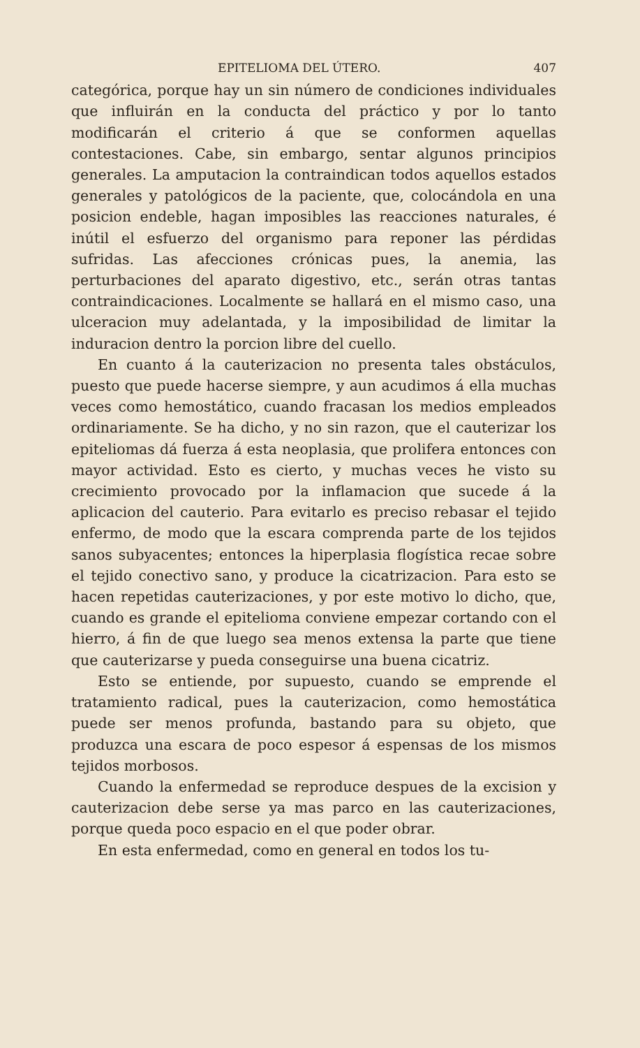EPITELIOMA DEL ÚTERO. 407
categórica, porque hay un sin número de condiciones individuales que influirán en la conducta del práctico y por lo tanto modificarán el criterio á que se conformen aquellas contestaciones. Cabe, sin embargo, sentar algunos principios generales. La amputacion la contraindican todos aquellos estados generales y patológicos de la paciente, que, colocándola en una posicion endeble, hagan imposibles las reacciones naturales, é inútil el esfuerzo del organismo para reponer las pérdidas sufridas. Las afecciones crónicas pues, la anemia, las perturbaciones del aparato digestivo, etc., serán otras tantas contraindicaciones. Localmente se hallará en el mismo caso, una ulceracion muy adelantada, y la imposibilidad de limitar la induracion dentro la porcion libre del cuello.
En cuanto á la cauterizacion no presenta tales obstáculos, puesto que puede hacerse siempre, y aun acudimos á ella muchas veces como hemostático, cuando fracasan los medios empleados ordinariamente. Se ha dicho, y no sin razon, que el cauterizar los epiteliomas dá fuerza á esta neoplasia, que prolifera entonces con mayor actividad. Esto es cierto, y muchas veces he visto su crecimiento provocado por la inflamacion que sucede á la aplicacion del cauterio. Para evitarlo es preciso rebasar el tejido enfermo, de modo que la escara comprenda parte de los tejidos sanos subyacentes; entonces la hiperplasia flogística recae sobre el tejido conectivo sano, y produce la cicatrizacion. Para esto se hacen repetidas cauterizaciones, y por este motivo lo dicho, que, cuando es grande el epitelioma conviene empezar cortando con el hierro, á fin de que luego sea menos extensa la parte que tiene que cauterizarse y pueda conseguirse una buena cicatriz.
Esto se entiende, por supuesto, cuando se emprende el tratamiento radical, pues la cauterizacion, como hemostática puede ser menos profunda, bastando para su objeto, que produzca una escara de poco espesor á espensas de los mismos tejidos morbosos.
Cuando la enfermedad se reproduce despues de la excision y cauterizacion debe serse ya mas parco en las cauterizaciones, porque queda poco espacio en el que poder obrar.
En esta enfermedad, como en general en todos los tu-